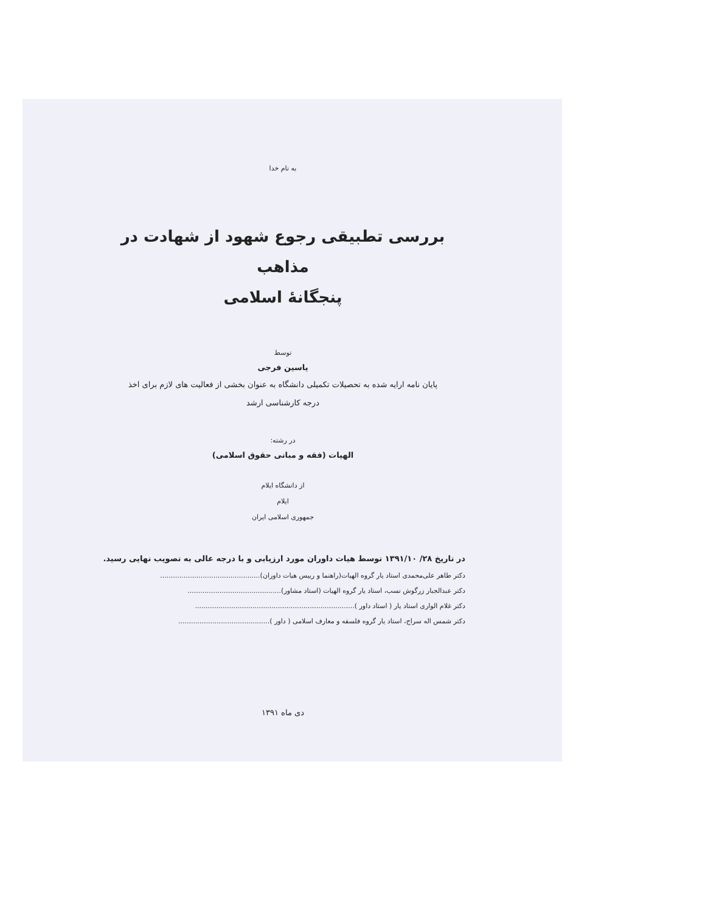به نام خدا
بررسی تطبیقی رجوع شهود از شهادت در مذاهب
پنجگانهٔ اسلامی
توسط
یاسین فرجی
پایان نامه ارایه شده به تحصیلات تکمیلی دانشگاه به عنوان بخشی از فعالیت های لازم برای اخذ
درجه کارشناسی ارشد
در رشته:
الهیات (فقه و مبانی حقوق اسلامی)
از دانشگاه ایلام
ایلام
جمهوری اسلامی ایران
در تاریخ ۲۸/ ۱۳۹۱/۱۰ توسط هیات داوران مورد ارزیابی و با درجه عالی به تصویب نهایی رسید.
دکتر طاهر علی‌محمدی استاد یار گروه الهیات(راهنما و رییس هیات داوران)...............................................
دکتر عبدالجبار زرگوش نسب، استاد یار گروه الهیات (استاد مشاور)............................................
دکتر غلام الواری استاد یار ( استاد داور )...........................................................................
دکتر شمس اله سراج، استاد یار گروه فلسفه و معارف اسلامی ( داور )...........................................
دی ماه ۱۳۹۱